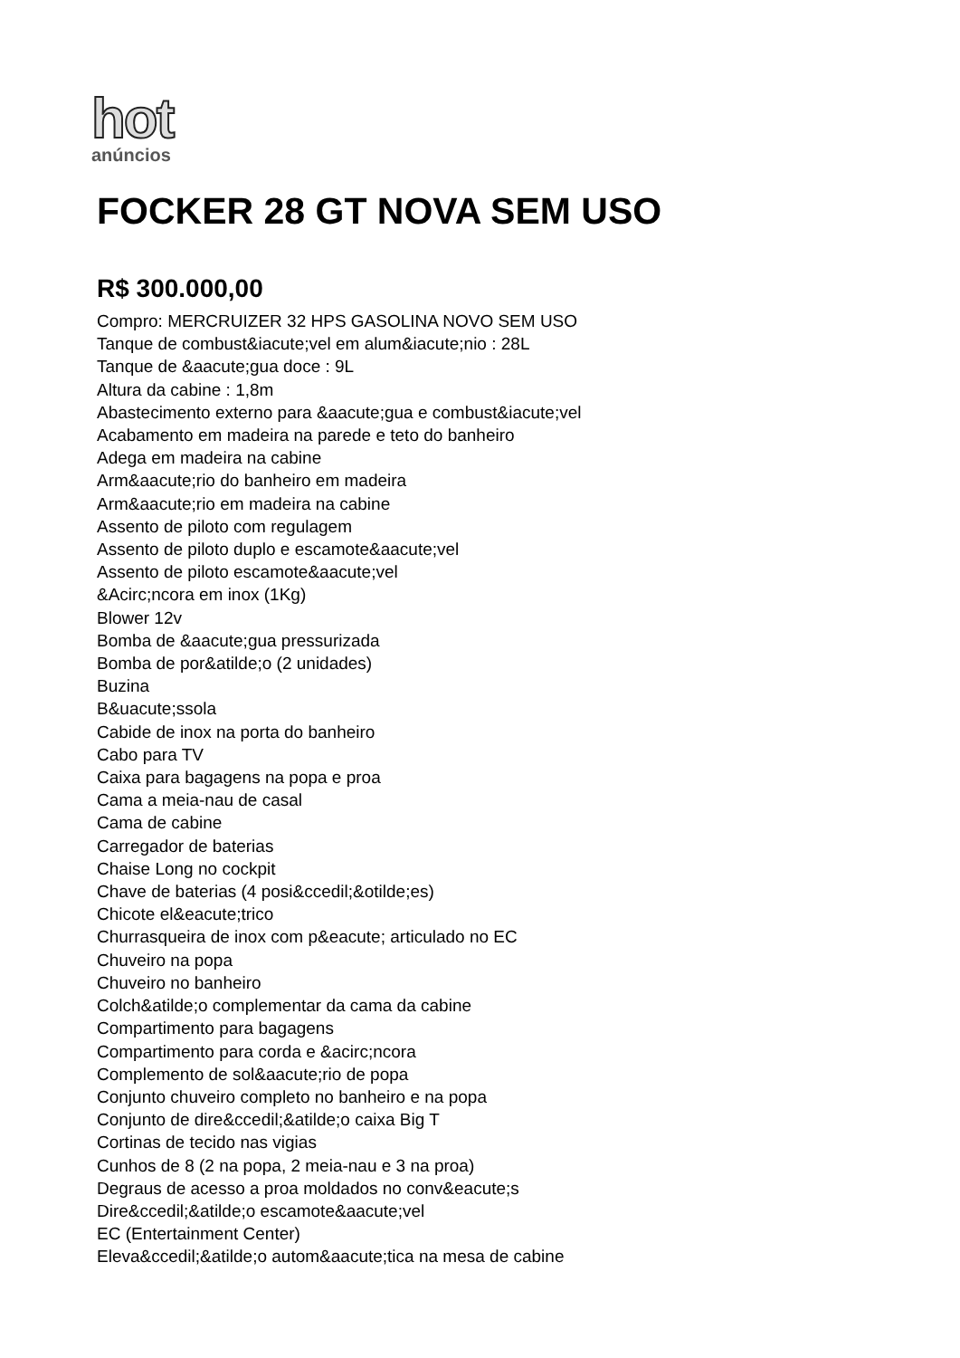hot
anúncios
FOCKER 28 GT NOVA SEM USO
R$ 300.000,00
Compro: MERCRUIZER 32 HPS GASOLINA NOVO SEM USO
Tanque de combust&iacute;vel em alum&iacute;nio : 28L
Tanque de &aacute;gua doce : 9L
Altura da cabine : 1,8m
Abastecimento externo para &aacute;gua e combust&iacute;vel
Acabamento em madeira na parede e teto do banheiro
Adega em madeira na cabine
Arm&aacute;rio do banheiro em madeira
Arm&aacute;rio em madeira na cabine
Assento de piloto com regulagem
Assento de piloto duplo e escamote&aacute;vel
Assento de piloto escamote&aacute;vel
&Acirc;ncora em inox (1Kg)
Blower 12v
Bomba de &aacute;gua pressurizada
Bomba de por&atilde;o (2 unidades)
Buzina
B&uacute;ssola
Cabide de inox na porta do banheiro
Cabo para TV
Caixa para bagagens na popa e proa
Cama a meia-nau de casal
Cama de cabine
Carregador de baterias
Chaise Long no cockpit
Chave de baterias (4 posi&ccedil;&otilde;es)
Chicote el&eacute;trico
Churrasqueira de inox com p&eacute; articulado no EC
Chuveiro na popa
Chuveiro no banheiro
Colch&atilde;o complementar da cama da cabine
Compartimento para bagagens
Compartimento para corda e &acirc;ncora
Complemento de sol&aacute;rio de popa
Conjunto chuveiro completo no banheiro e na popa
Conjunto de dire&ccedil;&atilde;o caixa Big T
Cortinas de tecido nas vigias
Cunhos de 8 (2 na popa, 2 meia-nau e 3 na proa)
Degraus de acesso a proa moldados no conv&eacute;s
Dire&ccedil;&atilde;o escamote&aacute;vel
EC (Entertainment Center)
Eleva&ccedil;&atilde;o autom&aacute;tica na mesa de cabine